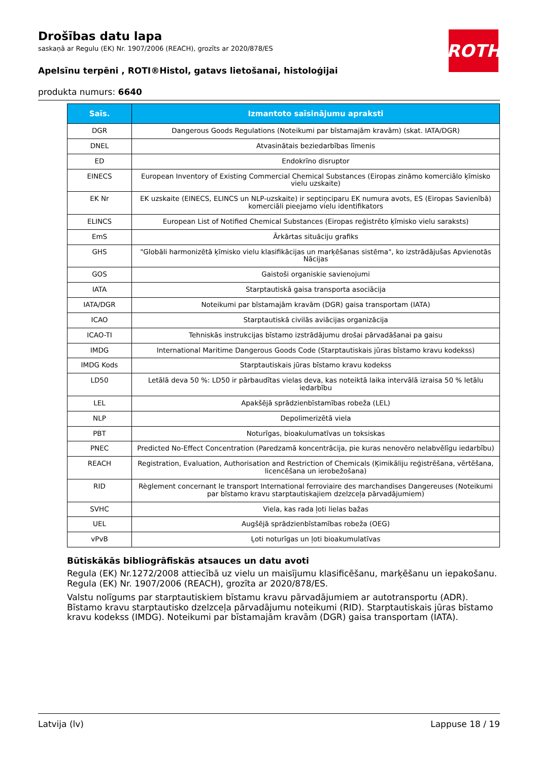ROTH
Drošības datu lapa
saskaņā ar Regulu (EK) Nr. 1907/2006 (REACH), grozīts ar 2020/878/ES
Apelsīnu terpēni , ROTI®Histol, gatavs lietošanai, histoloģijai
produkta numurs: 6640
| Saīs. | Izmantoto saīsinājumu apraksti |
| --- | --- |
| DGR | Dangerous Goods Regulations (Noteikumi par bīstamajām kravām) (skat. IATA/DGR) |
| DNEL | Atvasinātais beziedarbības līmenis |
| ED | Endokrīno disruptor |
| EINECS | European Inventory of Existing Commercial Chemical Substances (Eiropas zināmo komerciālo ķīmisko vielu uzskaite) |
| EK Nr | EK uzskaite (EINECS, ELINCS un NLP-uzskaite) ir septiņciparu EK numura avots, ES (Eiropas Savienībā) komerciāli pieejamo vielu identifikators |
| ELINCS | European List of Notified Chemical Substances (Eiropas reģistrēto ķīmisko vielu saraksts) |
| EmS | Ārkārtas situāciju grafiks |
| GHS | "Globāli harmonizētā ķīmisko vielu klasifikācijas un marķēšanas sistēma", ko izstrādājušas Apvienotās Nācijas |
| GOS | Gaistoši organiskie savienojumi |
| IATA | Starptautiskā gaisa transporta asociācija |
| IATA/DGR | Noteikumi par bīstamajām kravām (DGR) gaisa transportam (IATA) |
| ICAO | Starptautiskā civilās aviācijas organizācija |
| ICAO-TI | Tehniskās instrukcijas bīstamo izstrādājumu drošai pārvadāšanai pa gaisu |
| IMDG | International Maritime Dangerous Goods Code (Starptautiskais jūras bīstamo kravu kodekss) |
| IMDG Kods | Starptautiskais jūras bīstamo kravu kodekss |
| LD50 | Letālā deva 50 %: LD50 ir pārbaudītas vielas deva, kas noteiktā laika intervālā izraisa 50 % letālu iedarbību |
| LEL | Apakšējā sprādzienbīstamības robeža (LEL) |
| NLP | Depolimerizētā viela |
| PBT | Noturīgas, bioakulumatīvas un toksiskas |
| PNEC | Predicted No-Effect Concentration (Paredzamā koncentrācija, pie kuras nenovēro nelabvēlīgu iedarbību) |
| REACH | Registration, Evaluation, Authorisation and Restriction of Chemicals (Ķimikāliju reģistrēšana, vērtēšana, licencēšana un ierobežošana) |
| RID | Règlement concernant le transport International ferroviaire des marchandises Dangereuses (Noteikumi par bīstamo kravu starptautiskajiem dzelzceļa pārvadājumiem) |
| SVHC | Viela, kas rada ļoti lielas bažas |
| UEL | Augšējā sprādzienbīstamības robeža (OEG) |
| vPvB | Ļoti noturīgas un ļoti bioakumulatīvas |
Būtiskākās bibliogrāfiskās atsauces un datu avoti
Regula (EK) Nr.1272/2008 attiecībā uz vielu un maisījumu klasificēšanu, marķēšanu un iepakošanu. Regula (EK) Nr. 1907/2006 (REACH), grozīta ar 2020/878/ES.
Valstu nolīgums par starptautiskiem bīstamu kravu pārvadājumiem ar autotransportu (ADR). Bīstamo kravu starptautisko dzelzceļa pārvadājumu noteikumi (RID). Starptautiskais jūras bīstamo kravu kodekss (IMDG). Noteikumi par bīstamajām kravām (DGR) gaisa transportam (IATA).
Latvija (lv) Lappuse 18 / 19